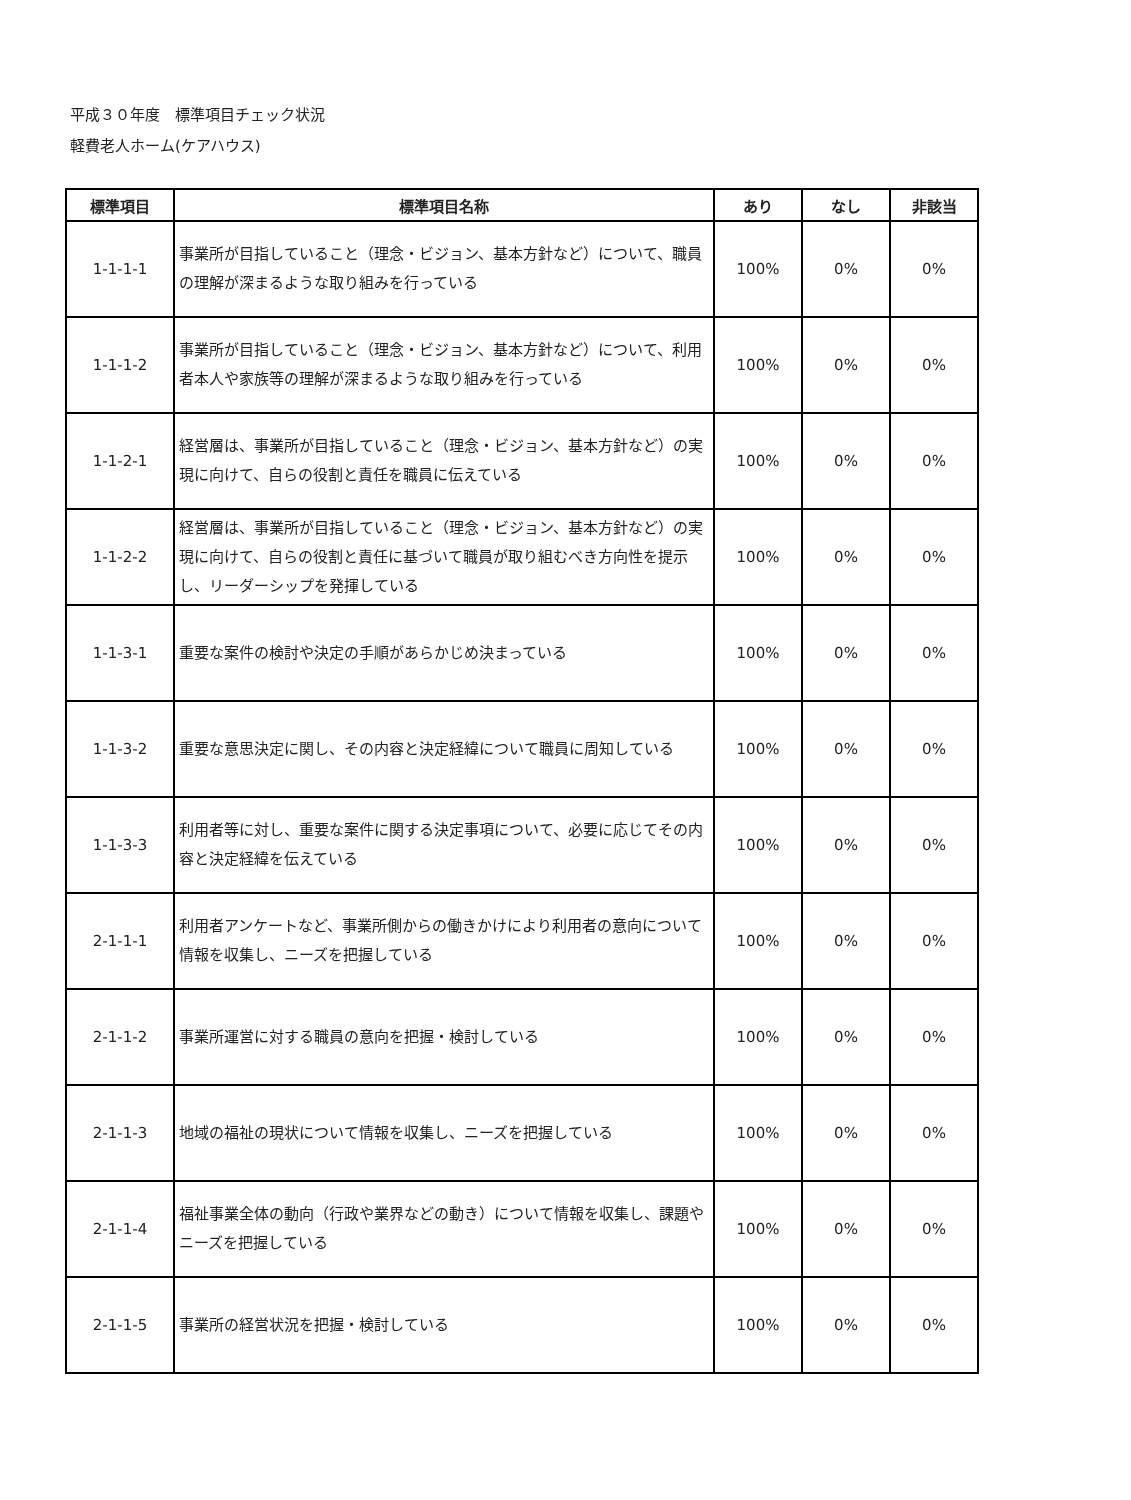平成３０年度　標準項目チェック状況
軽費老人ホーム(ケアハウス)
| 標準項目 | 標準項目名称 | あり | なし | 非該当 |
| --- | --- | --- | --- | --- |
| 1-1-1-1 | 事業所が目指していること（理念・ビジョン、基本方針など）について、職員の理解が深まるような取り組みを行っている | 100% | 0% | 0% |
| 1-1-1-2 | 事業所が目指していること（理念・ビジョン、基本方針など）について、利用者本人や家族等の理解が深まるような取り組みを行っている | 100% | 0% | 0% |
| 1-1-2-1 | 経営層は、事業所が目指していること（理念・ビジョン、基本方針など）の実現に向けて、自らの役割と責任を職員に伝えている | 100% | 0% | 0% |
| 1-1-2-2 | 経営層は、事業所が目指していること（理念・ビジョン、基本方針など）の実現に向けて、自らの役割と責任に基づいて職員が取り組むべき方向性を提示し、リーダーシップを発揮している | 100% | 0% | 0% |
| 1-1-3-1 | 重要な案件の検討や決定の手順があらかじめ決まっている | 100% | 0% | 0% |
| 1-1-3-2 | 重要な意思決定に関し、その内容と決定経緯について職員に周知している | 100% | 0% | 0% |
| 1-1-3-3 | 利用者等に対し、重要な案件に関する決定事項について、必要に応じてその内容と決定経緯を伝えている | 100% | 0% | 0% |
| 2-1-1-1 | 利用者アンケートなど、事業所側からの働きかけにより利用者の意向について情報を収集し、ニーズを把握している | 100% | 0% | 0% |
| 2-1-1-2 | 事業所運営に対する職員の意向を把握・検討している | 100% | 0% | 0% |
| 2-1-1-3 | 地域の福祉の現状について情報を収集し、ニーズを把握している | 100% | 0% | 0% |
| 2-1-1-4 | 福祉事業全体の動向（行政や業界などの動き）について情報を収集し、課題やニーズを把握している | 100% | 0% | 0% |
| 2-1-1-5 | 事業所の経営状況を把握・検討している | 100% | 0% | 0% |